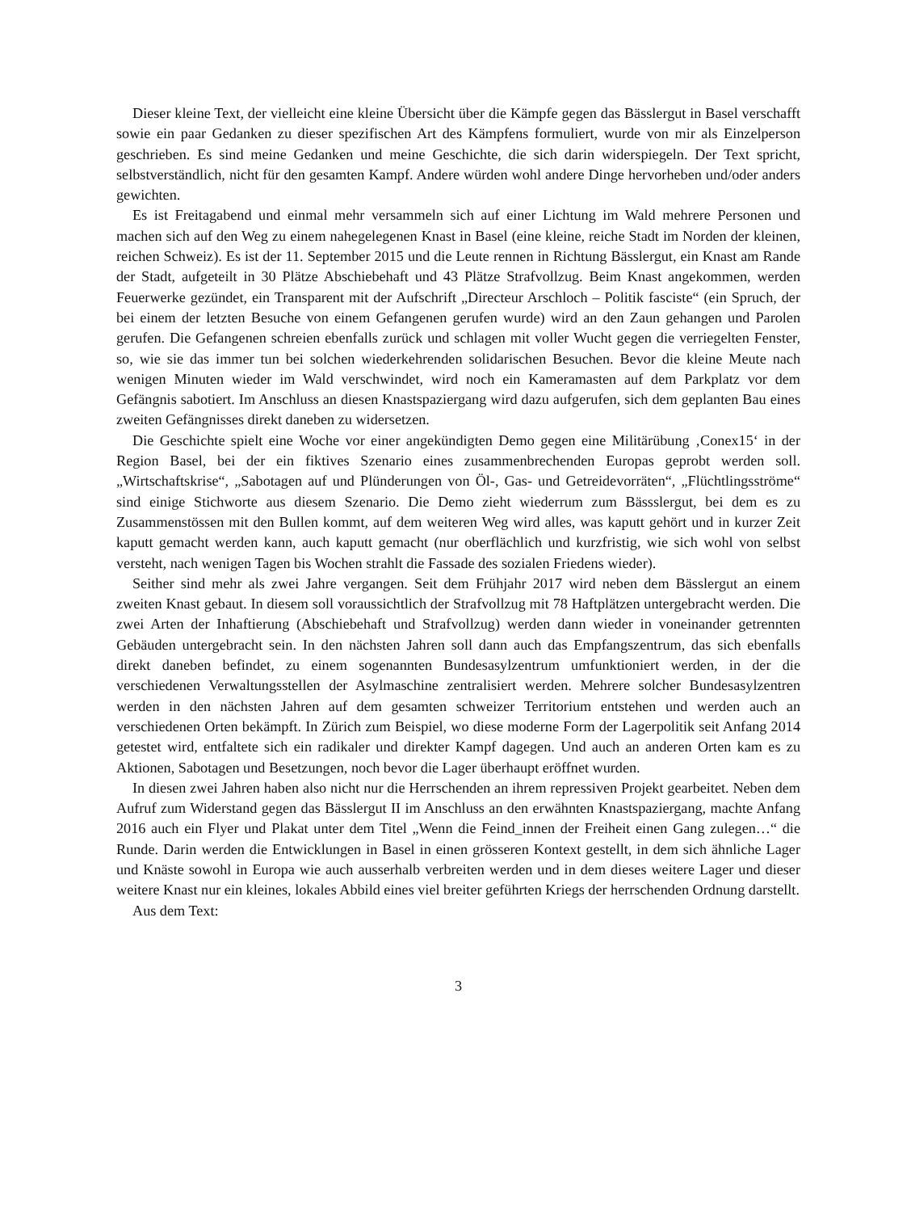Dieser kleine Text, der vielleicht eine kleine Übersicht über die Kämpfe gegen das Bässlergut in Basel verschafft sowie ein paar Gedanken zu dieser spezifischen Art des Kämpfens formuliert, wurde von mir als Einzelperson geschrieben. Es sind meine Gedanken und meine Geschichte, die sich darin widerspiegeln. Der Text spricht, selbstverständlich, nicht für den gesamten Kampf. Andere würden wohl andere Dinge hervorheben und/oder anders gewichten.
Es ist Freitagabend und einmal mehr versammeln sich auf einer Lichtung im Wald mehrere Personen und machen sich auf den Weg zu einem nahegelegenen Knast in Basel (eine kleine, reiche Stadt im Norden der kleinen, reichen Schweiz). Es ist der 11. September 2015 und die Leute rennen in Richtung Bässlergut, ein Knast am Rande der Stadt, aufgeteilt in 30 Plätze Abschiebehaft und 43 Plätze Strafvollzug. Beim Knast angekommen, werden Feuerwerke gezündet, ein Transparent mit der Aufschrift „Directeur Arschloch – Politik fasciste“ (ein Spruch, der bei einem der letzten Besuche von einem Gefangenen gerufen wurde) wird an den Zaun gehangen und Parolen gerufen. Die Gefangenen schreien ebenfalls zurück und schlagen mit voller Wucht gegen die verriegelten Fenster, so, wie sie das immer tun bei solchen wiederkehrenden solidarischen Besuchen. Bevor die kleine Meute nach wenigen Minuten wieder im Wald verschwindet, wird noch ein Kameramasten auf dem Parkplatz vor dem Gefängnis sabotiert. Im Anschluss an diesen Knastspaziergang wird dazu aufgerufen, sich dem geplanten Bau eines zweiten Gefängnisses direkt daneben zu widersetzen.
Die Geschichte spielt eine Woche vor einer angekündigten Demo gegen eine Militärübung ‚Conex15‘ in der Region Basel, bei der ein fiktives Szenario eines zusammenbrechenden Europas geprobt werden soll. „Wirtschaftskrise“, „Sabotagen auf und Plünderungen von Öl-, Gas- und Getreidevorräten“, „Flüchtlingsströme“ sind einige Stichworte aus diesem Szenario. Die Demo zieht wiederrum zum Bässslergut, bei dem es zu Zusammenstössen mit den Bullen kommt, auf dem weiteren Weg wird alles, was kaputt gehört und in kurzer Zeit kaputt gemacht werden kann, auch kaputt gemacht (nur oberflächlich und kurzfristig, wie sich wohl von selbst versteht, nach wenigen Tagen bis Wochen strahlt die Fassade des sozialen Friedens wieder).
Seither sind mehr als zwei Jahre vergangen. Seit dem Frühjahr 2017 wird neben dem Bässlergut an einem zweiten Knast gebaut. In diesem soll voraussichtlich der Strafvollzug mit 78 Haftplätzen untergebracht werden. Die zwei Arten der Inhaftierung (Abschiebehaft und Strafvollzug) werden dann wieder in voneinander getrennten Gebäuden untergebracht sein. In den nächsten Jahren soll dann auch das Empfangszentrum, das sich ebenfalls direkt daneben befindet, zu einem sogenannten Bundesasylzentrum umfunktioniert werden, in der die verschiedenen Verwaltungsstellen der Asylmaschine zentralisiert werden. Mehrere solcher Bundesasylzentren werden in den nächsten Jahren auf dem gesamten schweizer Territorium entstehen und werden auch an verschiedenen Orten bekämpft. In Zürich zum Beispiel, wo diese moderne Form der Lagerpolitik seit Anfang 2014 getestet wird, entfaltete sich ein radikaler und direkter Kampf dagegen. Und auch an anderen Orten kam es zu Aktionen, Sabotagen und Besetzungen, noch bevor die Lager überhaupt eröffnet wurden.
In diesen zwei Jahren haben also nicht nur die Herrschenden an ihrem repressiven Projekt gearbeitet. Neben dem Aufruf zum Widerstand gegen das Bässlergut II im Anschluss an den erwähnten Knastspaziergang, machte Anfang 2016 auch ein Flyer und Plakat unter dem Titel „Wenn die Feind_innen der Freiheit einen Gang zulegen…“ die Runde. Darin werden die Entwicklungen in Basel in einen grösseren Kontext gestellt, in dem sich ähnliche Lager und Knäste sowohl in Europa wie auch ausserhalb verbreiten werden und in dem dieses weitere Lager und dieser weitere Knast nur ein kleines, lokales Abbild eines viel breiter geführten Kriegs der herrschenden Ordnung darstellt.
Aus dem Text:
3